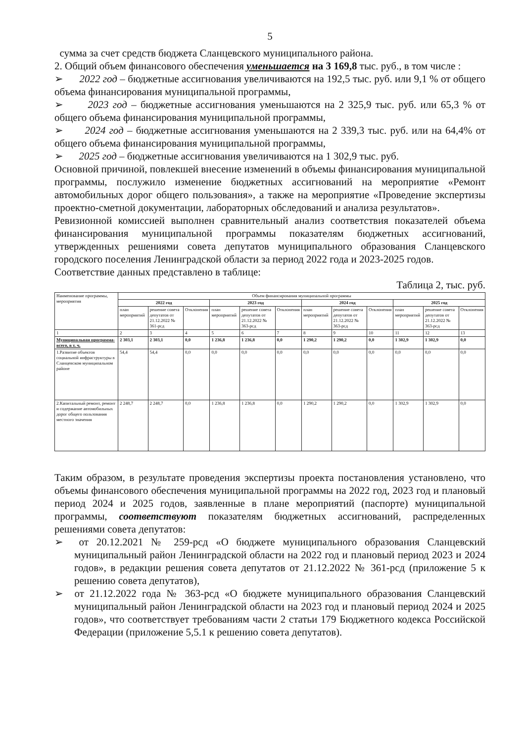5
сумма за счет средств бюджета Сланцевского муниципального района.
2. Общий объем финансового обеспечения уменьшается на 3 169,8 тыс. руб., в том числе :
➢ 2022 год – бюджетные ассигнования увеличиваются на 192,5 тыс. руб. или 9,1 % от общего объема финансирования муниципальной программы,
➢ 2023 год – бюджетные ассигнования уменьшаются на 2 325,9 тыс. руб. или 65,3 % от общего объема финансирования муниципальной программы,
➢ 2024 год – бюджетные ассигнования уменьшаются на 2 339,3 тыс. руб. или на 64,4% от общего объема финансирования муниципальной программы,
➢ 2025 год – бюджетные ассигнования увеличиваются на 1 302,9 тыс. руб.
Основной причиной, повлекшей внесение изменений в объемы финансирования муниципальной программы, послужило изменение бюджетных ассигнований на мероприятие «Ремонт автомобильных дорог общего пользования», а также на мероприятие «Проведение экспертизы проектно-сметной документации, лабораторных обследований и анализа результатов».
Ревизионной комиссией выполнен сравнительный анализ соответствия показателей объема финансирования муниципальной программы показателям бюджетных ассигнований, утвержденных решениями совета депутатов муниципального образования Сланцевского городского поселения Ленинградской области за период 2022 года и 2023-2025 годов.
Соответствие данных представлено в таблице:
Таблица 2, тыс. руб.
| Наименование программы, мероприятия | Объем финансирования муниципальной программы | | | | | | | | | | | |
| --- | --- | --- | --- | --- | --- | --- | --- | --- | --- | --- | --- | --- |
| | 2022 год | | | 2023 год | | | 2024 год | | | 2025 год | | |
| | план мероприятий | решение совета депутатов от 21.12.2022 № 361-рсд | Отклонения | план мероприятий | решение совета депутатов от 21.12.2022 № 363-рсд | Отклонения | план мероприятий | решение совета депутатов от 21.12.2022 № 363-рсд | Отклонения | план мероприятий | решение совета депутатов от 21.12.2022 № 363-рсд | Отклонения |
| 1 | 2 | 3 | 4 | 5 | 6 | 7 | 8 | 9 | 10 | 11 | 12 | 13 |
| Муниципальная программа- всего, в т. ч. | 2 303,1 | 2 303,1 | 0,0 | 1 236,8 | 1 236,8 | 0,0 | 1 290,2 | 1 290,2 | 0,0 | 1 302,9 | 1 302,9 | 0,0 |
| 1.Развитие объектов социальной инфраструктуры в Сланцевском муниципальном районе | 54,4 | 54,4 | 0,0 | 0,0 | 0,0 | 0,0 | 0,0 | 0,0 | 0,0 | 0,0 | 0,0 | 0,0 |
| 2.Капитальный ремонт, ремонт и содержание автомобильных дорог общего пользования местного значения | 2 248,7 | 2 248,7 | 0,0 | 1 236,8 | 1 236,8 | 0,0 | 1 290,2 | 1 290,2 | 0,0 | 1 302,9 | 1 302,9 | 0,0 |
Таким образом, в результате проведения экспертизы проекта постановления установлено, что объемы финансового обеспечения муниципальной программы на 2022 год, 2023 год и плановый период 2024 и 2025 годов, заявленные в плане мероприятий (паспорте) муниципальной программы, соответствуют показателям бюджетных ассигнований, распределенных решениями совета депутатов:
➢ от 20.12.2021 № 259-рсд «О бюджете муниципального образования Сланцевский муниципальный район Ленинградской области на 2022 год и плановый период 2023 и 2024 годов», в редакции решения совета депутатов от 21.12.2022 № 361-рсд (приложение 5 к решению совета депутатов),
➢ от 21.12.2022 года № 363-рсд «О бюджете муниципального образования Сланцевский муниципальный район Ленинградской области на 2023 год и плановый период 2024 и 2025 годов», что соответствует требованиям части 2 статьи 179 Бюджетного кодекса Российской Федерации (приложение 5,5.1 к решению совета депутатов).